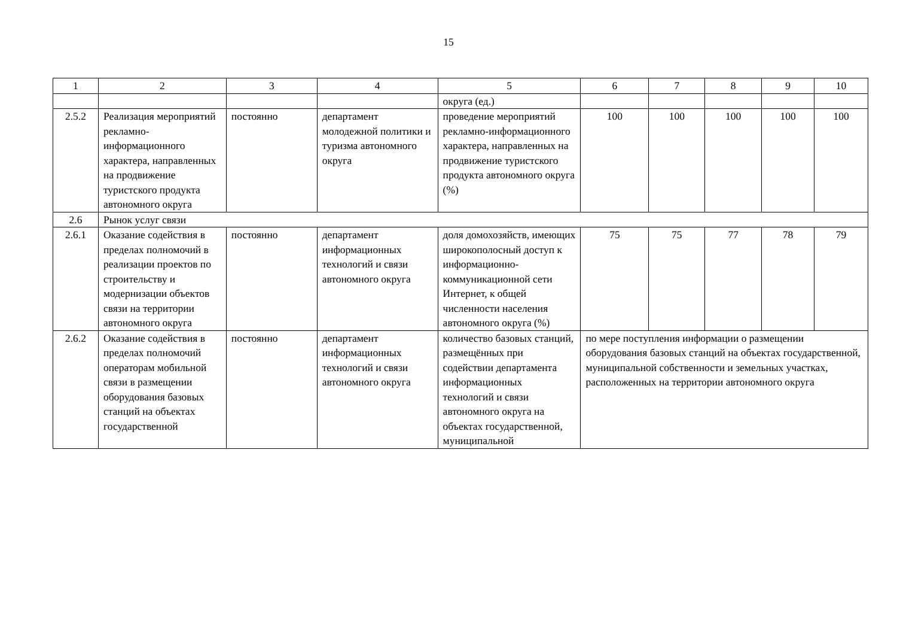15
| 1 | 2 | 3 | 4 | 5 | 6 | 7 | 8 | 9 | 10 |
| --- | --- | --- | --- | --- | --- | --- | --- | --- | --- |
| | | | | округа (ед.) | | | | | |
| 2.5.2 | Реализация мероприятий рекламно-информационного характера, направленных на продвижение туристского продукта автономного округа | постоянно | департамент молодежной политики и туризма автономного округа | проведение мероприятий рекламно-информационного характера, направленных на продвижение туристского продукта автономного округа (%) | 100 | 100 | 100 | 100 | 100 |
| 2.6 | Рынок услуг связи | | | | | | | | |
| 2.6.1 | Оказание содействия в пределах полномочий в реализации проектов по строительству и модернизации объектов связи на территории автономного округа | постоянно | департамент информационных технологий и связи автономного округа | доля домохозяйств, имеющих широкополосный доступ к информационно-коммуникационной сети Интернет, к общей численности населения автономного округа (%) | 75 | 75 | 77 | 78 | 79 |
| 2.6.2 | Оказание содействия в пределах полномочий операторам мобильной связи в размещении оборудования базовых станций на объектах государственной | постоянно | департамент информационных технологий и связи автономного округа | количество базовых станций, размещённых при содействии департамента информационных технологий и связи автономного округа на объектах государственной, муниципальной | по мере поступления информации о размещении оборудования базовых станций на объектах государственной, муниципальной собственности и земельных участках, расположенных на территории автономного округа | | | | |